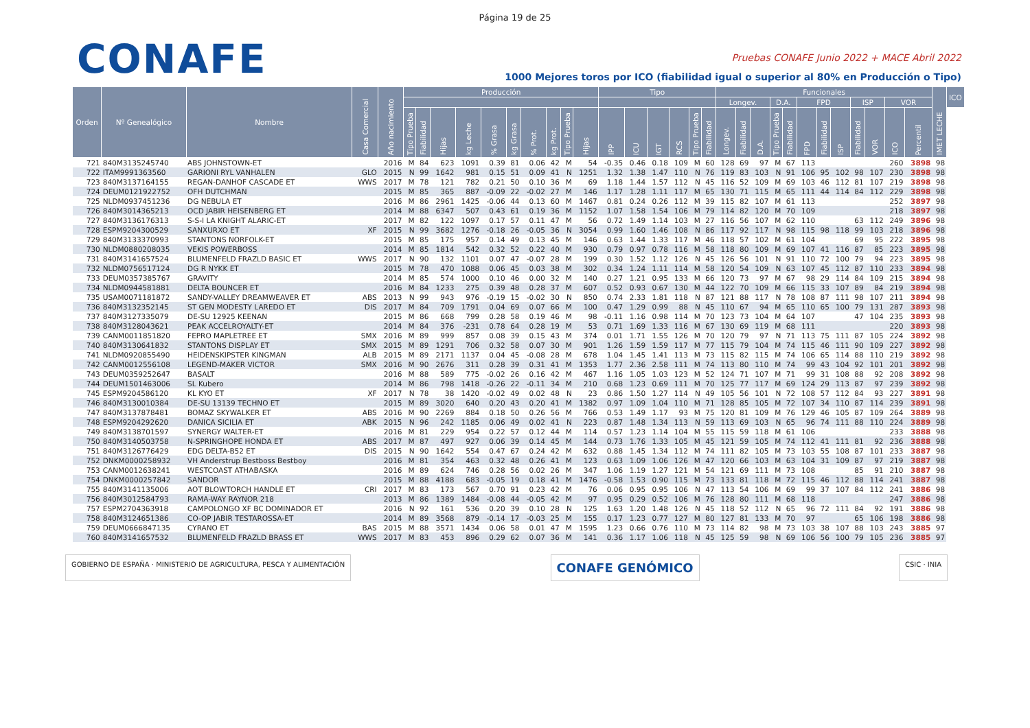Página 19 de 25
CONAFE
Pruebas CONAFE Junio 2022 + MACE Abril 2022
1000 Mejores toros por ICO (fiabilidad igual o superior al 80% en Producción o Tipo)
| Orden | Nº Genealógico | Nombre | Casa Comercial | Año nacimiento | Producción | | | | | | | | | | Tipo | | | | | | Funcionales | | | | | | | | | | | | IMET LECHE | ICO |
| --- | --- | --- | --- | --- | --- | --- | --- | --- | --- | --- | --- | --- | --- | --- | --- | --- | --- | --- | --- | --- | --- | --- | --- | --- | --- | --- | --- | --- | --- | --- | --- | --- | --- | --- |
| | | | | | | | | | | | | | | | | | | | | | Longev. | | | D.A. | | FPD | | | ISP | | VOR | | | |
| | | | | | Tipo Prueba | Fiabilidad | Hijas | kg Leche | % Grasa | kg Grasa | % Prot. | kg Prot. | Tipo Prueba | Hijas | IPP | ICU | IGT | RCS | Tipo Prueba | Fiabilidad | Longev. | Fiabilidad | D.A. | Tipo Prueba | Fiabilidad | FPD | Fiabilidad | ISP | Fiabilidad | VOR | ICO | Percentil | | |
| 721 | 840M3135245740 | ABS JOHNSTOWN-ET | | 2016 | M | 84 | 623 | 1091 | 0.39 | 81 | 0.06 | 42 | M | 54 | -0.35 | 0.46 | 0.18 | 109 | M | 60 | 128 | 69 | 97 | M | 67 | 113 | | | | | 260 | 3898 | 98 | |
| 722 | ITAM9991363560 | GARIONI RYL VANHALEN | GLO | 2015 | N | 99 | 1642 | 981 | 0.15 | 51 | 0.09 | 41 | N | 1251 | 1.32 | 1.38 | 1.47 | 110 | N | 76 | 119 | 83 | 103 | N | 91 | 106 | 95 | 102 | 98 | 107 | 230 | 3898 | 98 | |
| 723 | 840M3137164155 | REGAN-DANHOF CASCADE ET | WWS | 2017 | M | 78 | 121 | 782 | 0.21 | 50 | 0.10 | 36 | M | 69 | 1.18 | 1.44 | 1.57 | 112 | N | 45 | 116 | 52 | 109 | M | 69 | 103 | 46 | 112 | 81 | 107 | 219 | 3898 | 98 | |
| 724 | DEUM0121922752 | OFH DUTCHMAN | | 2015 | M | 85 | 365 | 887 | -0.09 | 22 | -0.02 | 27 | M | 146 | 1.17 | 1.28 | 1.11 | 117 | M | 65 | 130 | 71 | 115 | M | 65 | 111 | 44 | 114 | 84 | 112 | 229 | 3898 | 98 | |
| 725 | NLDM0937451236 | DG NEBULA ET | | 2016 | M | 86 | 2961 | 1425 | -0.06 | 44 | 0.13 | 60 | M | 1467 | 0.81 | 0.24 | 0.26 | 112 | M | 39 | 115 | 82 | 107 | M | 61 | 113 | | | | | 252 | 3897 | 98 | |
| 726 | 840M3014365213 | OCD JABIR HEISENBERG ET | | 2014 | M | 88 | 6347 | 507 | 0.43 | 61 | 0.19 | 36 | M | 1152 | 1.07 | 1.58 | 1.54 | 106 | M | 79 | 114 | 82 | 120 | M | 70 | 109 | | | | | 218 | 3897 | 98 | |
| 727 | 840M3136176313 | S-S-I LA KNIGHT ALARIC-ET | | 2017 | M | 82 | 122 | 1097 | 0.17 | 57 | 0.11 | 47 | M | 56 | 0.72 | 1.49 | 1.14 | 103 | M | 27 | 116 | 56 | 107 | M | 62 | 110 | | | 63 | 112 | 249 | 3896 | 98 | |
| 728 | ESPM9204300529 | SANXURXO ET | XF | 2015 | N | 99 | 3682 | 1276 | -0.18 | 26 | -0.05 | 36 | N | 3054 | 0.99 | 1.60 | 1.46 | 108 | N | 86 | 117 | 92 | 117 | N | 98 | 115 | 98 | 118 | 99 | 103 | 218 | 3896 | 98 | |
| 729 | 840M3133370993 | STANTONS NORFOLK-ET | | 2015 | M | 85 | 175 | 957 | 0.14 | 49 | 0.13 | 45 | M | 146 | 0.63 | 1.44 | 1.33 | 117 | M | 46 | 118 | 57 | 102 | M | 61 | 104 | | | 69 | 95 | 222 | 3895 | 98 | |
| 730 | NLDM0880208035 | VEKIS POWERBOSS | | 2014 | M | 85 | 1814 | 542 | 0.32 | 52 | 0.22 | 40 | M | 930 | 0.79 | 0.97 | 0.78 | 116 | M | 58 | 118 | 80 | 109 | M | 69 | 107 | 41 | 116 | 87 | 85 | 223 | 3895 | 98 | |
| 731 | 840M3141657524 | BLUMENFELD FRAZLD BASIC ET | WWS | 2017 | N | 90 | 132 | 1101 | 0.07 | 47 | -0.07 | 28 | M | 199 | 0.30 | 1.52 | 1.12 | 126 | N | 45 | 126 | 56 | 101 | N | 91 | 110 | 72 | 100 | 79 | 94 | 223 | 3895 | 98 | |
| 732 | NLDM0756517124 | DG R NYKK ET | | 2015 | M | 78 | 470 | 1088 | 0.06 | 45 | 0.03 | 38 | M | 302 | 0.34 | 1.24 | 1.11 | 114 | M | 58 | 120 | 54 | 109 | N | 63 | 107 | 45 | 112 | 87 | 110 | 233 | 3894 | 98 | |
| 733 | DEUM0357385767 | GRAVITY | | 2014 | M | 85 | 574 | 1000 | 0.10 | 46 | 0.00 | 32 | M | 140 | 0.27 | 1.21 | 0.95 | 133 | M | 66 | 120 | 73 | 97 | M | 67 | 98 | 29 | 114 | 84 | 109 | 215 | 3894 | 98 | |
| 734 | NLDM0944581881 | DELTA BOUNCER ET | | 2016 | M | 84 | 1233 | 275 | 0.39 | 48 | 0.28 | 37 | M | 607 | 0.52 | 0.93 | 0.67 | 130 | M | 44 | 122 | 70 | 109 | M | 66 | 115 | 33 | 107 | 89 | 84 | 219 | 3894 | 98 | |
| 735 | USAM0071181872 | SANDY-VALLEY DREAMWEAVER ET | ABS | 2013 | N | 99 | 943 | 976 | -0.19 | 15 | -0.02 | 30 | N | 850 | 0.74 | 2.33 | 1.81 | 118 | N | 87 | 121 | 88 | 117 | N | 78 | 108 | 87 | 111 | 98 | 107 | 211 | 3894 | 98 | |
| 736 | 840M3132352145 | ST GEN MODESTY LAREDO ET | DIS | 2017 | M | 84 | 709 | 1791 | 0.04 | 69 | 0.07 | 66 | M | 100 | 0.47 | 1.29 | 0.99 | 88 | N | 45 | 110 | 67 | 94 | M | 65 | 110 | 65 | 100 | 79 | 131 | 287 | 3893 | 98 | |
| 737 | 840M3127335079 | DE-SU 12925 KEENAN | | 2015 | M | 86 | 668 | 799 | 0.28 | 58 | 0.19 | 46 | M | 98 | -0.11 | 1.16 | 0.98 | 114 | M | 70 | 123 | 73 | 104 | M | 64 | 107 | | | 47 | 104 | 235 | 3893 | 98 | |
| 738 | 840M3128043621 | PEAK ACCELROYALTY-ET | | 2014 | M | 84 | 376 | -231 | 0.78 | 64 | 0.28 | 19 | M | 53 | 0.71 | 1.69 | 1.33 | 116 | M | 67 | 130 | 69 | 119 | M | 68 | 111 | | | | | 220 | 3893 | 98 | |
| 739 | CANM0011851820 | FEPRO MAPLETREE ET | SMX | 2016 | M | 89 | 999 | 857 | 0.08 | 39 | 0.15 | 43 | M | 374 | 0.01 | 1.71 | 1.55 | 126 | M | 70 | 120 | 79 | 97 | N | 71 | 113 | 75 | 111 | 87 | 105 | 224 | 3892 | 98 | |
| 740 | 840M3130641832 | STANTONS DISPLAY ET | SMX | 2015 | M | 89 | 1291 | 706 | 0.32 | 58 | 0.07 | 30 | M | 901 | 1.26 | 1.59 | 1.59 | 117 | M | 77 | 115 | 79 | 104 | M | 74 | 115 | 46 | 111 | 90 | 109 | 227 | 3892 | 98 | |
| 741 | NLDM0920855490 | HEIDENSKIPSTER KINGMAN | ALB | 2015 | M | 89 | 2171 | 1137 | 0.04 | 45 | -0.08 | 28 | M | 678 | 1.04 | 1.45 | 1.41 | 113 | M | 73 | 115 | 82 | 115 | M | 74 | 106 | 65 | 114 | 88 | 110 | 219 | 3892 | 98 | |
| 742 | CANM0012556108 | LEGEND-MAKER VICTOR | SMX | 2016 | M | 90 | 2676 | 311 | 0.28 | 39 | 0.31 | 41 | M | 1353 | 1.77 | 2.36 | 2.58 | 111 | M | 74 | 113 | 80 | 110 | M | 74 | 99 | 43 | 104 | 92 | 101 | 201 | 3892 | 98 | |
| 743 | DEUM0359252647 | BASALT | | 2016 | M | 88 | 589 | 775 | -0.02 | 26 | 0.16 | 42 | M | 467 | 1.16 | 1.05 | 1.03 | 123 | M | 52 | 124 | 71 | 107 | M | 71 | 99 | 31 | 108 | 88 | 92 | 208 | 3892 | 98 | |
| 744 | DEUM1501463006 | SL Kubero | | 2014 | M | 86 | 798 | 1418 | -0.26 | 22 | -0.11 | 34 | M | 210 | 0.68 | 1.23 | 0.69 | 111 | M | 70 | 125 | 77 | 117 | M | 69 | 124 | 29 | 113 | 87 | 97 | 239 | 3892 | 98 | |
| 745 | ESPM9204586120 | KL KYO ET | XF | 2017 | N | 78 | 38 | 1420 | -0.02 | 49 | 0.02 | 48 | N | 23 | 0.86 | 1.50 | 1.27 | 114 | N | 49 | 105 | 56 | 101 | N | 72 | 108 | 57 | 112 | 84 | 93 | 227 | 3891 | 98 | |
| 746 | 840M3130010384 | DE-SU 13139 TECHNO ET | | 2015 | M | 89 | 3020 | 640 | 0.20 | 43 | 0.20 | 41 | M | 1382 | 0.97 | 1.09 | 1.04 | 110 | M | 71 | 128 | 85 | 105 | M | 72 | 107 | 34 | 110 | 87 | 114 | 239 | 3891 | 98 | |
| 747 | 840M3137878481 | BOMAZ SKYWALKER ET | ABS | 2016 | M | 90 | 2269 | 884 | 0.18 | 50 | 0.26 | 56 | M | 766 | 0.53 | 1.49 | 1.17 | 93 | M | 75 | 120 | 81 | 109 | M | 76 | 129 | 46 | 105 | 87 | 109 | 264 | 3889 | 98 | |
| 748 | ESPM9204292620 | DANICA SICILIA ET | ABK | 2015 | N | 96 | 242 | 1185 | 0.06 | 49 | 0.02 | 41 | N | 223 | 0.87 | 1.48 | 1.34 | 113 | N | 59 | 113 | 69 | 103 | N | 65 | 96 | 74 | 111 | 88 | 110 | 224 | 3889 | 98 | |
| 749 | 840M3138701597 | SYNERGY WALTER-ET | | 2016 | M | 81 | 229 | 954 | 0.22 | 57 | 0.12 | 44 | M | 114 | 0.57 | 1.23 | 1.14 | 104 | M | 55 | 115 | 59 | 118 | M | 61 | 106 | | | | | 233 | 3888 | 98 | |
| 750 | 840M3140503758 | N-SPRINGHOPE HONDA ET | ABS | 2017 | M | 87 | 497 | 927 | 0.06 | 39 | 0.14 | 45 | M | 144 | 0.73 | 1.76 | 1.33 | 105 | M | 45 | 121 | 59 | 105 | M | 74 | 112 | 41 | 111 | 81 | 92 | 236 | 3888 | 98 | |
| 751 | 840M3126776429 | EDG DELTA-B52 ET | DIS | 2015 | N | 90 | 1642 | 554 | 0.47 | 67 | 0.24 | 42 | M | 632 | 0.88 | 1.45 | 1.34 | 112 | M | 74 | 111 | 82 | 105 | M | 73 | 103 | 55 | 108 | 87 | 101 | 233 | 3887 | 98 | |
| 752 | DNKM0000258932 | VH Anderstrup Bestboss Bestboy | | 2016 | M | 81 | 354 | 463 | 0.32 | 48 | 0.26 | 41 | M | 123 | 0.63 | 1.09 | 1.06 | 126 | M | 47 | 120 | 66 | 103 | M | 63 | 104 | 31 | 109 | 87 | 97 | 219 | 3887 | 98 | |
| 753 | CANM0012638241 | WESTCOAST ATHABASKA | | 2016 | M | 89 | 624 | 746 | 0.28 | 56 | 0.02 | 26 | M | 347 | 1.06 | 1.19 | 1.27 | 121 | M | 54 | 121 | 69 | 111 | M | 73 | 108 | | | 85 | 91 | 210 | 3887 | 98 | |
| 754 | DNKM0000257842 | SANDOR | | 2015 | M | 88 | 4188 | 683 | -0.05 | 19 | 0.18 | 41 | M | 1476 | -0.58 | 1.53 | 0.90 | 115 | M | 73 | 133 | 81 | 118 | M | 72 | 115 | 46 | 112 | 88 | 114 | 241 | 3887 | 98 | |
| 755 | 840M3141135006 | AOT BLOWTORCH HANDLE ET | CRI | 2017 | M | 83 | 173 | 567 | 0.70 | 91 | 0.23 | 42 | M | 76 | 0.06 | 0.95 | 0.95 | 106 | N | 47 | 113 | 54 | 106 | M | 69 | 99 | 37 | 107 | 84 | 112 | 241 | 3886 | 98 | |
| 756 | 840M3012584793 | RAMA-WAY RAYNOR 218 | | 2013 | M | 86 | 1389 | 1484 | -0.08 | 44 | -0.05 | 42 | M | 97 | 0.95 | 0.29 | 0.52 | 106 | M | 76 | 128 | 80 | 111 | M | 68 | 118 | | | | | 247 | 3886 | 98 | |
| 757 | ESPM2704363918 | CAMPOLONGO XF BC DOMINADOR ET | | 2016 | N | 92 | 161 | 536 | 0.20 | 39 | 0.10 | 28 | N | 125 | 1.63 | 1.20 | 1.48 | 126 | N | 45 | 118 | 52 | 112 | N | 65 | 96 | 72 | 111 | 84 | 92 | 191 | 3886 | 98 | |
| 758 | 840M3124651386 | CO-OP JABIR TESTAROSSA-ET | | 2014 | M | 89 | 3568 | 879 | -0.14 | 17 | -0.03 | 25 | M | 155 | 0.17 | 1.23 | 0.77 | 127 | M | 80 | 127 | 81 | 133 | M | 70 | 97 | | | 65 | 106 | 198 | 3886 | 98 | |
| 759 | DEUM0666847135 | CYRANO ET | BAS | 2015 | M | 88 | 3571 | 1434 | 0.06 | 58 | 0.01 | 47 | M | 1595 | 1.23 | 0.66 | 0.76 | 110 | M | 73 | 114 | 82 | 98 | M | 73 | 103 | 38 | 107 | 88 | 103 | 243 | 3885 | 97 | |
| 760 | 840M3141657532 | BLUMENFELD FRAZLD BRASS ET | WWS | 2017 | M | 83 | 453 | 896 | 0.29 | 62 | 0.07 | 36 | M | 141 | 0.36 | 1.17 | 1.06 | 118 | N | 45 | 125 | 59 | 98 | N | 69 | 106 | 56 | 100 | 79 | 105 | 236 | 3885 | 97 | |
GOBIERNO DE ESPAÑA · MINISTERIO DE AGRICULTURA, PESCA Y ALIMENTACIÓN
CONAFE GENÓMICO
CSIC · INIA